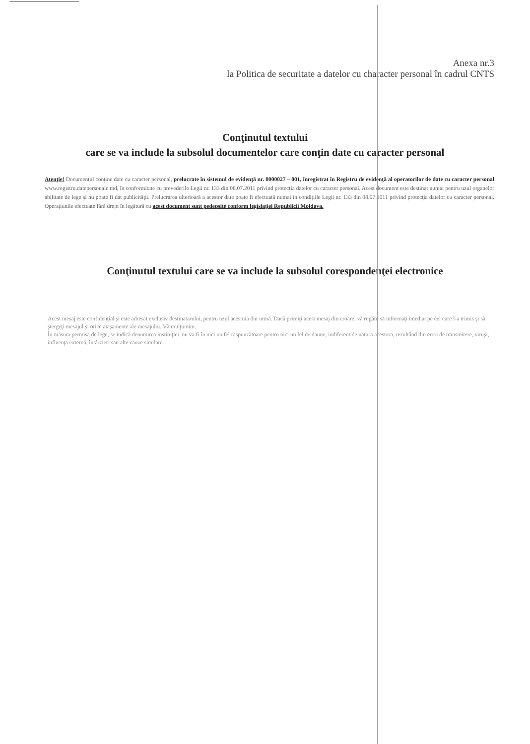Anexa nr.3
la Politica de securitate a datelor cu character personal în cadrul CNTS
Conţinutul textului
care se va include la subsolul documentelor care conţin date cu caracter personal
Atenţie! Documentul conţine date cu caracter personal, prelucrate în sistemul de evidenţă nr. 0000027 – 001, înregistrat în Registru de evidenţă al operatorilor de date cu caracter personal www.registru.datepersonale.md, în conformitate cu prevederile Legii nr. 133 din 08.07.2011 privind protecţia datelor cu caracter personal. Acest document este destinat numai pentru uzul organelor abilitate de lege şi nu poate fi dat publicităţii. Prelucrarea ulterioară a acestor date poate fi efectuată numai în condiţiile Legii nr. 133 din 08.07.2011 privind protecţia datelor cu caracter personal. Operaţiunile efectuate fără drept în legătură cu acest document sunt pedepsite conform legislaţiei Republicii Moldova.
Conţinutul textului care se va include la subsolul corespondenţei electronice
Acest mesaj este confidenţial şi este adresat exclusiv destinatarului, pentru uzul acestuia din urmă. Dacă primiţi acest mesaj din eroare, vă rugăm să informaţi imediat pe cel care l-a trimis şi să ştergeţi mesajul şi orice ataşamente ale mesajului. Vă mulţumim.
În măsura permisă de lege, se indică denumirea instituţiei, nu va fi în nici un fel răspunzătoare pentru nici un fel de daune, indiferent de natura acestora, rezultând din erori de transmitere, viruşi, influenţa externă, întârzieri sau alte cauze similare.